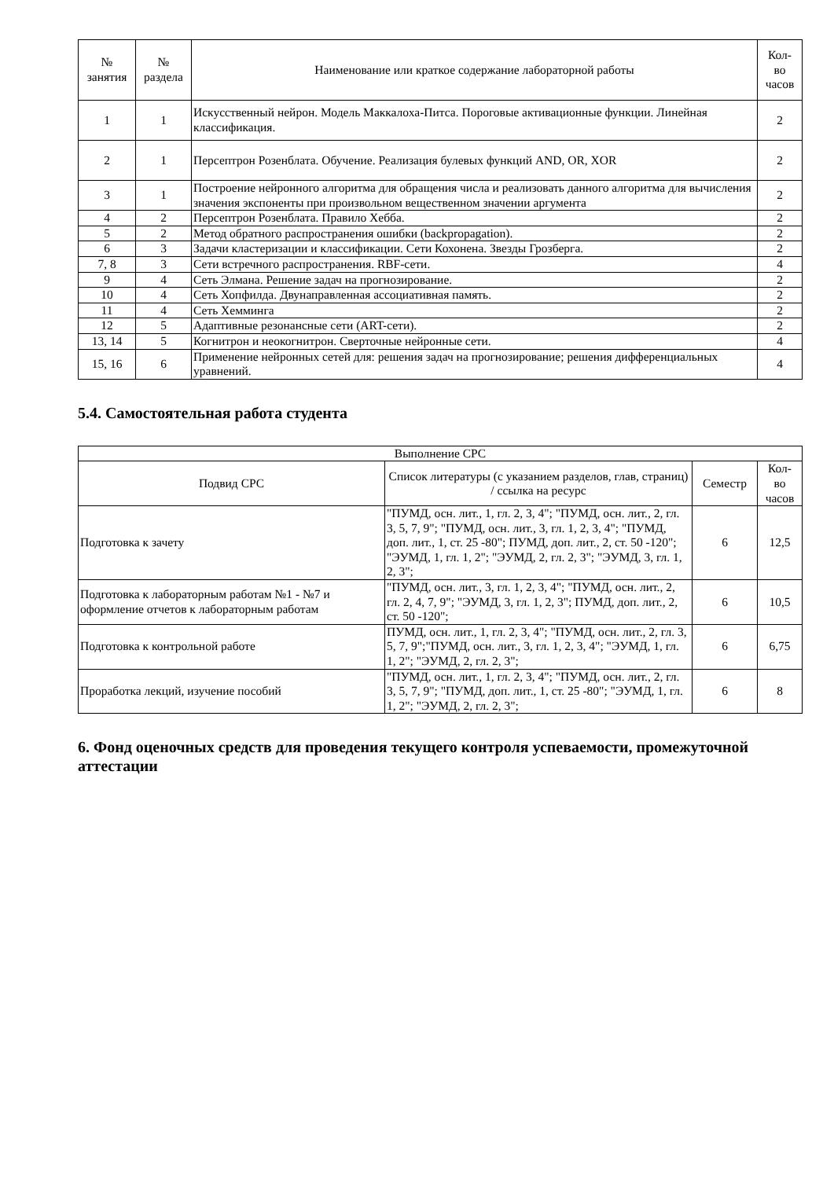| № занятия | № раздела | Наименование или краткое содержание лабораторной работы | Кол- во часов |
| --- | --- | --- | --- |
| 1 | 1 | Искусственный нейрон. Модель Маккалоха-Питса. Пороговые активационные функции. Линейная классификация. | 2 |
| 2 | 1 | Персептрон Розенблата. Обучение. Реализация булевых функций AND, OR, XOR | 2 |
| 3 | 1 | Построение нейронного алгоритма для обращения числа и реализовать данного алгоритма для вычисления значения экспоненты при произвольном вещественном значении аргумента | 2 |
| 4 | 2 | Персептрон Розенблата. Правило Хебба. | 2 |
| 5 | 2 | Метод обратного распространения ошибки (backpropagation). | 2 |
| 6 | 3 | Задачи кластеризации и классификации. Сети Кохонена. Звезды Грозберга. | 2 |
| 7, 8 | 3 | Сети встречного распространения. RBF-сети. | 4 |
| 9 | 4 | Сеть Элмана. Решение задач на прогнозирование. | 2 |
| 10 | 4 | Сеть Хопфилда. Двунаправленная ассоциативная память. | 2 |
| 11 | 4 | Сеть Хемминга | 2 |
| 12 | 5 | Адаптивные резонансные сети (ART-сети). | 2 |
| 13, 14 | 5 | Когнитрон и неокогнитрон. Сверточные нейронные сети. | 4 |
| 15, 16 | 6 | Применение нейронных сетей для: решения задач на прогнозирование; решения дифференциальных уравнений. | 4 |
5.4. Самостоятельная работа студента
| Выполнение СРС | | | |
| --- | --- | --- | --- |
| Подвид СРС | Список литературы (с указанием разделов, глав, страниц) / ссылка на ресурс | Семестр | Кол- во часов |
| Подготовка к зачету | "ПУМД, осн. лит., 1, гл. 2, 3, 4"; "ПУМД, осн. лит., 2, гл. 3, 5, 7, 9"; "ПУМД, осн. лит., 3, гл. 1, 2, 3, 4"; "ПУМД, доп. лит., 1, ст. 25 -80"; ПУМД, доп. лит., 2, ст. 50 -120"; "ЭУМД, 1, гл. 1, 2"; "ЭУМД, 2, гл. 2, 3"; "ЭУМД, 3, гл. 1, 2, 3"; | 6 | 12,5 |
| Подготовка к лабораторным работам №1 - №7 и оформление отчетов к лабораторным работам | "ПУМД, осн. лит., 3, гл. 1, 2, 3, 4"; "ПУМД, осн. лит., 2, гл. 2, 4, 7, 9"; "ЭУМД, 3, гл. 1, 2, 3"; ПУМД, доп. лит., 2, ст. 50 -120"; | 6 | 10,5 |
| Подготовка к контрольной работе | ПУМД, осн. лит., 1, гл. 2, 3, 4"; "ПУМД, осн. лит., 2, гл. 3, 5, 7, 9";"ПУМД, осн. лит., 3, гл. 1, 2, 3, 4"; "ЭУМД, 1, гл. 1, 2"; "ЭУМД, 2, гл. 2, 3"; | 6 | 6,75 |
| Проработка лекций, изучение пособий | "ПУМД, осн. лит., 1, гл. 2, 3, 4"; "ПУМД, осн. лит., 2, гл. 3, 5, 7, 9"; "ПУМД, доп. лит., 1, ст. 25 -80"; "ЭУМД, 1, гл. 1, 2"; "ЭУМД, 2, гл. 2, 3"; | 6 | 8 |
6. Фонд оценочных средств для проведения текущего контроля успеваемости, промежуточной аттестации